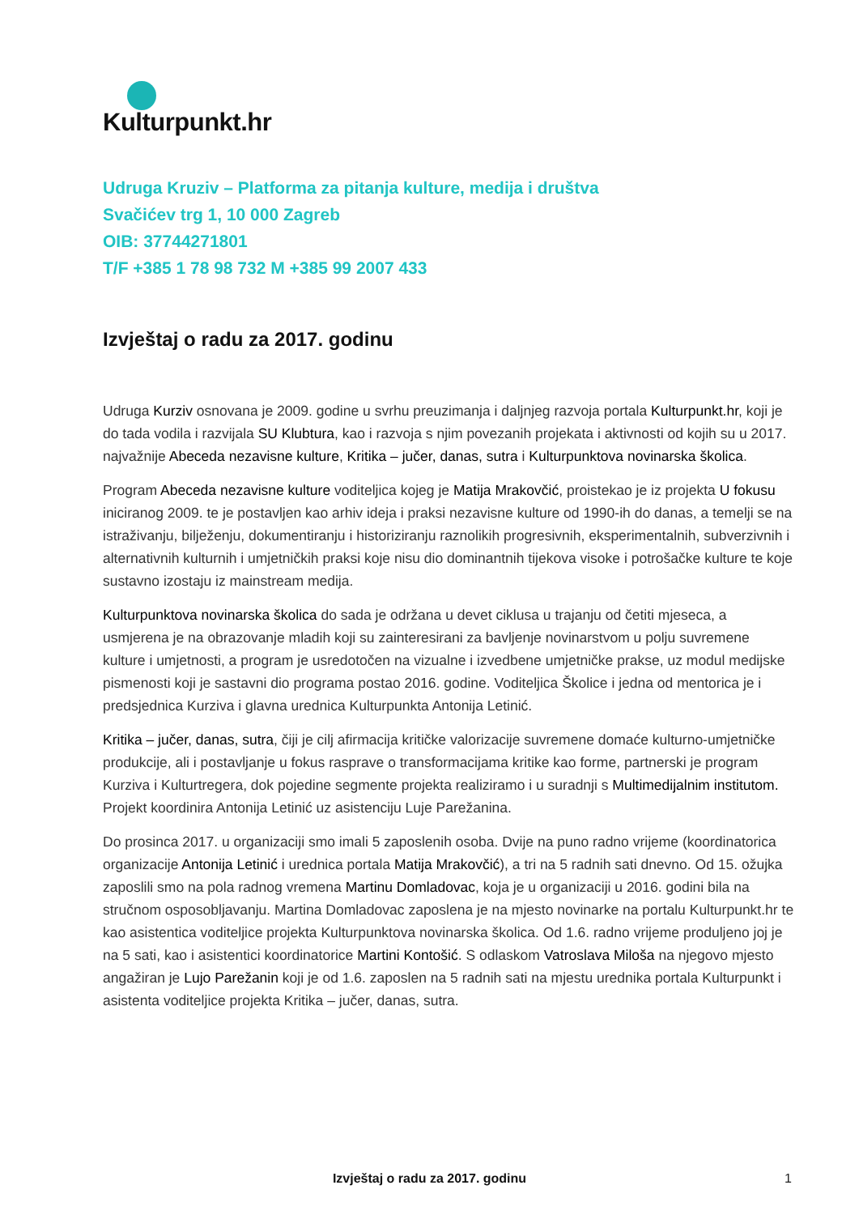Kulturpunkt.hr
Udruga Kruziv – Platforma za pitanja kulture, medija i društva
Svačićev trg 1, 10 000 Zagreb
OIB: 37744271801
T/F +385 1 78 98 732 M +385 99 2007 433
Izvještaj o radu za 2017. godinu
Udruga Kurziv osnovana je 2009. godine u svrhu preuzimanja i daljnjeg razvoja portala Kulturpunkt.hr, koji je do tada vodila i razvijala SU Klubtura, kao i razvoja s njim povezanih projekata i aktivnosti od kojih su u 2017. najvažnije Abeceda nezavisne kulture, Kritika – jučer, danas, sutra i Kulturpunktova novinarska školica.
Program Abeceda nezavisne kulture voditeljica kojeg je Matija Mrakovčić, proistekao je iz projekta U fokusu iniciranog 2009. te je postavljen kao arhiv ideja i praksi nezavisne kulture od 1990-ih do danas, a temelji se na istraživanju, bilježenju, dokumentiranju i historiziranju raznolikih progresivnih, eksperimentalnih, subverzivnih i alternativnih kulturnih i umjetničkih praksi koje nisu dio dominantnih tijekova visoke i potrošačke kulture te koje sustavno izostaju iz mainstream medija.
Kulturpunktova novinarska školica do sada je održana u devet ciklusa u trajanju od četiti mjeseca, a usmjerena je na obrazovanje mladih koji su zainteresirani za bavljenje novinarstvom u polju suvremene kulture i umjetnosti, a program je usredotočen na vizualne i izvedbene umjetničke prakse, uz modul medijske pismenosti koji je sastavni dio programa postao 2016. godine. Voditeljica Školice i jedna od mentorica je i predsjednica Kurziva i glavna urednica Kulturpunkta Antonija Letinić.
Kritika – jučer, danas, sutra, čiji je cilj afirmacija kritičke valorizacije suvremene domaće kulturno-umjetničke produkcije, ali i postavljanje u fokus rasprave o transformacijama kritike kao forme, partnerski je program Kurziva i Kulturtregera, dok pojedine segmente projekta realiziramo i u suradnji s Multimedijalnim institutom. Projekt koordinira Antonija Letinić uz asistenciju Luje Parežanina.
Do prosinca 2017. u organizaciji smo imali 5 zaposlenih osoba. Dvije na puno radno vrijeme (koordinatorica organizacije Antonija Letinić i urednica portala Matija Mrakovčić), a tri na 5 radnih sati dnevno. Od 15. ožujka zaposlili smo na pola radnog vremena Martinu Domladovac, koja je u organizaciji u 2016. godini bila na stručnom osposobljavanju. Martina Domladovac zaposlena je na mjesto novinarke na portalu Kulturpunkt.hr te kao asistentica voditeljice projekta Kulturpunktova novinarska školica. Od 1.6. radno vrijeme produljeno joj je na 5 sati, kao i asistentici koordinatorice Martini Kontošić. S odlaskom Vatroslava Miloša na njegovo mjesto angažiran je Lujo Parežanin koji je od 1.6. zaposlen na 5 radnih sati na mjestu urednika portala Kulturpunkt i asistenta voditeljice projekta Kritika – jučer, danas, sutra.
Izvještaj o radu za 2017. godinu
1